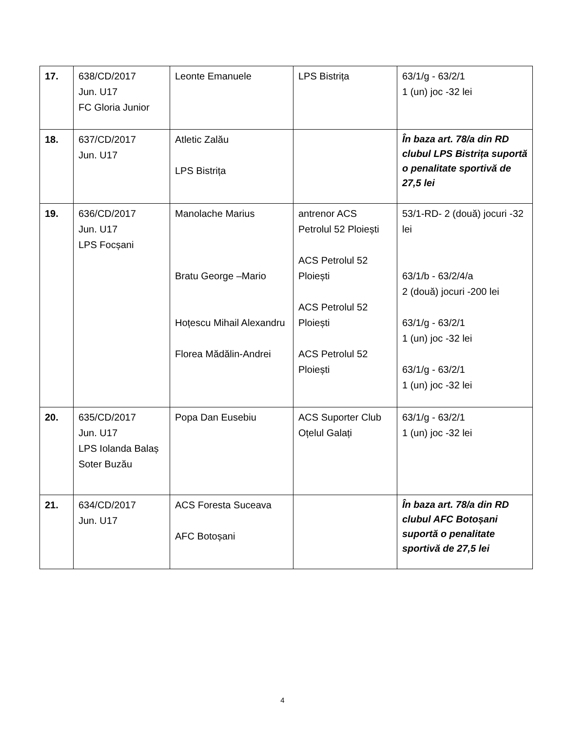| 17. | 638/CD/2017 Jun. U17 FC Gloria Junior | Leonte Emanuele | LPS Bistrița | 63/1/g - 63/2/1 1 (un) joc -32 lei |
| 18. | 637/CD/2017 Jun. U17 | Atletic Zalău LPS Bistrița | | În baza art. 78/a din RD clubul LPS Bistrița suportă o penalitate sportivă de 27,5 lei |
| 19. | 636/CD/2017 Jun. U17 LPS Focșani | Manolache Marius Bratu George –Mario Hoțescu Mihail Alexandru Florea Mădălin-Andrei | antrenor ACS Petrolul 52 Ploiești ACS Petrolul 52 Ploiești ACS Petrolul 52 Ploiești ACS Petrolul 52 Ploiești | 53/1-RD- 2 (două) jocuri -32 lei 63/1/b - 63/2/4/a 2 (două) jocuri -200 lei 63/1/g - 63/2/1 1 (un) joc -32 lei 63/1/g - 63/2/1 1 (un) joc -32 lei |
| 20. | 635/CD/2017 Jun. U17 LPS Iolanda Balaș Soter Buzău | Popa Dan Eusebiu | ACS Suporter Club Oțelul Galați | 63/1/g - 63/2/1 1 (un) joc -32 lei |
| 21. | 634/CD/2017 Jun. U17 | ACS Foresta Suceava AFC Botoșani | | În baza art. 78/a din RD clubul AFC Botoșani suportă o penalitate sportivă de 27,5 lei |
4